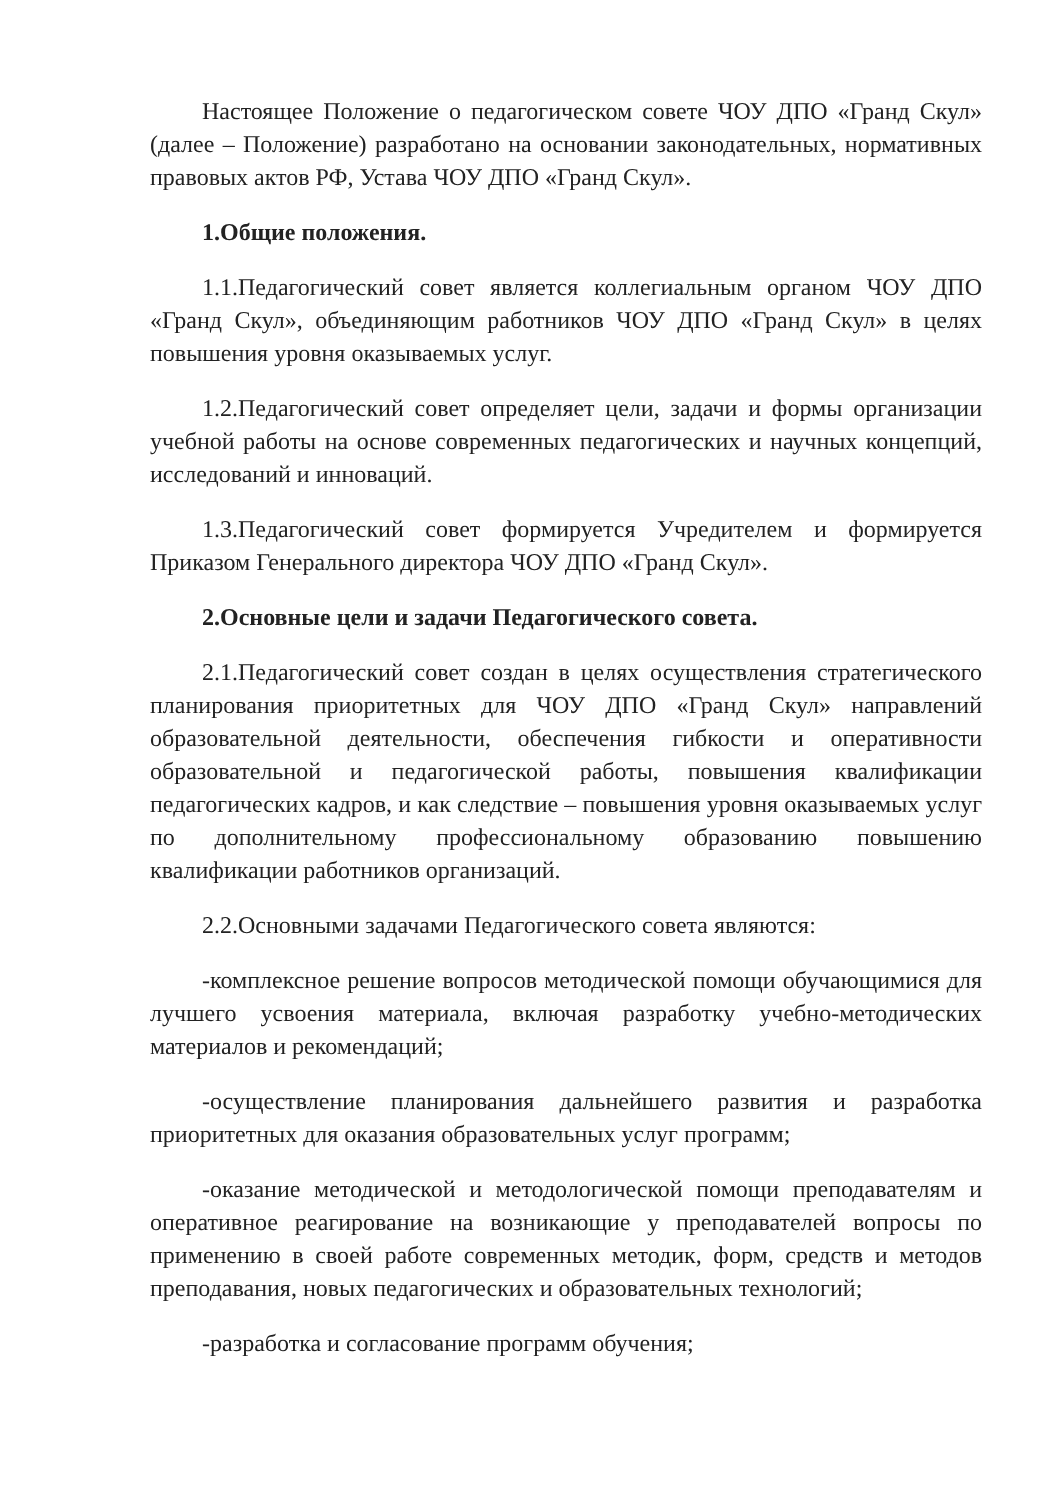Настоящее Положение о педагогическом совете ЧОУ ДПО «Гранд Скул» (далее – Положение) разработано на основании законодательных, нормативных правовых актов РФ, Устава ЧОУ ДПО «Гранд Скул».
1.Общие положения.
1.1.Педагогический совет является коллегиальным органом ЧОУ ДПО «Гранд Скул», объединяющим работников ЧОУ ДПО «Гранд Скул» в целях повышения уровня оказываемых услуг.
1.2.Педагогический совет определяет цели, задачи и формы организации учебной работы на основе современных педагогических и научных концепций, исследований и инноваций.
1.3.Педагогический совет формируется Учредителем и формируется Приказом Генерального директора ЧОУ ДПО «Гранд Скул».
2.Основные цели и задачи Педагогического совета.
2.1.Педагогический совет создан в целях осуществления стратегического планирования приоритетных для ЧОУ ДПО «Гранд Скул» направлений образовательной деятельности, обеспечения гибкости и оперативности образовательной и педагогической работы, повышения квалификации педагогических кадров, и как следствие – повышения уровня оказываемых услуг по дополнительному профессиональному образованию повышению квалификации работников организаций.
2.2.Основными задачами Педагогического совета являются:
-комплексное решение вопросов методической помощи обучающимися для лучшего усвоения материала, включая разработку учебно-методических материалов и рекомендаций;
-осуществление планирования дальнейшего развития и разработка приоритетных для оказания образовательных услуг программ;
-оказание методической и методологической помощи преподавателям и оперативное реагирование на возникающие у преподавателей вопросы по применению в своей работе современных методик, форм, средств и методов преподавания, новых педагогических и образовательных технологий;
-разработка и согласование программ обучения;